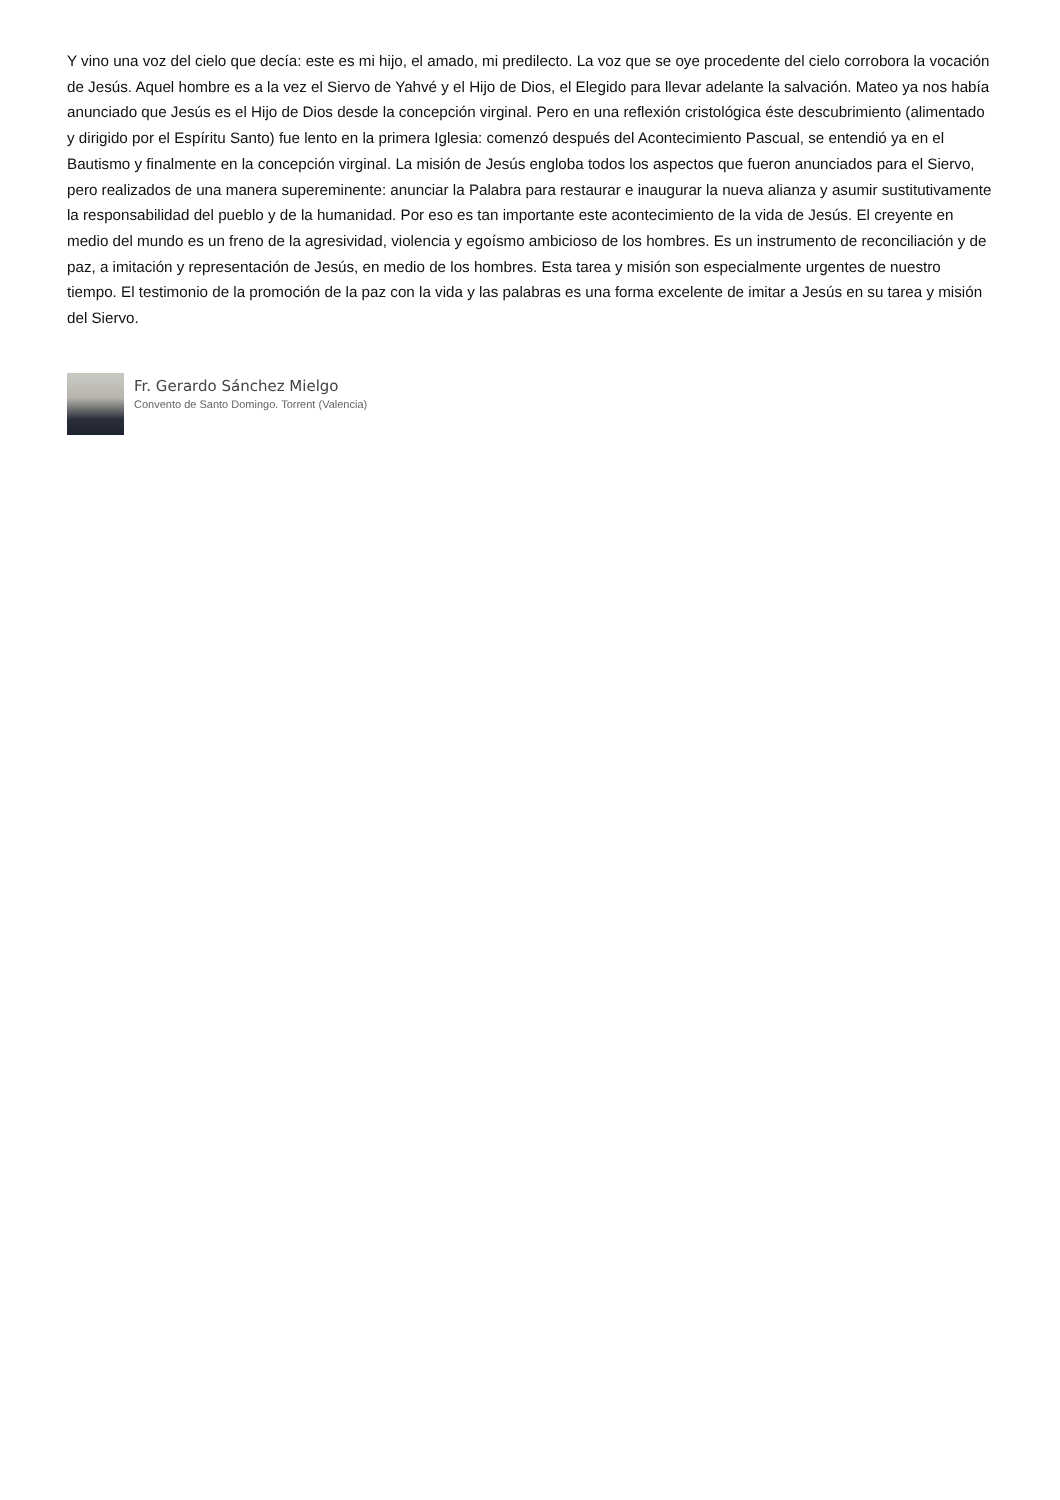Y vino una voz del cielo que decía: este es mi hijo, el amado, mi predilecto. La voz que se oye procedente del cielo corrobora la vocación de Jesús. Aquel hombre es a la vez el Siervo de Yahvé y el Hijo de Dios, el Elegido para llevar adelante la salvación. Mateo ya nos había anunciado que Jesús es el Hijo de Dios desde la concepción virginal. Pero en una reflexión cristológica éste descubrimiento (alimentado y dirigido por el Espíritu Santo) fue lento en la primera Iglesia: comenzó después del Acontecimiento Pascual, se entendió ya en el Bautismo y finalmente en la concepción virginal. La misión de Jesús engloba todos los aspectos que fueron anunciados para el Siervo, pero realizados de una manera supereminente: anunciar la Palabra para restaurar e inaugurar la nueva alianza y asumir sustitutivamente la responsabilidad del pueblo y de la humanidad. Por eso es tan importante este acontecimiento de la vida de Jesús. El creyente en medio del mundo es un freno de la agresividad, violencia y egoísmo ambicioso de los hombres. Es un instrumento de reconciliación y de paz, a imitación y representación de Jesús, en medio de los hombres. Esta tarea y misión son especialmente urgentes de nuestro tiempo. El testimonio de la promoción de la paz con la vida y las palabras es una forma excelente de imitar a Jesús en su tarea y misión del Siervo.
Fr. Gerardo Sánchez Mielgo
Convento de Santo Domingo. Torrent (Valencia)